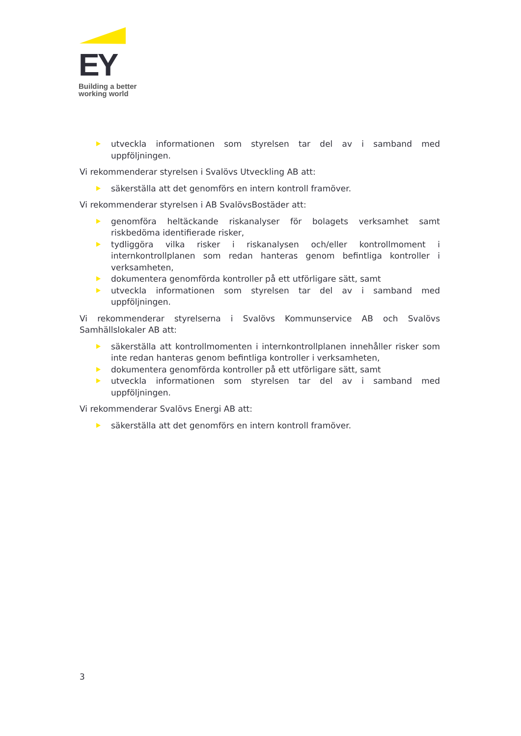EY
Building a better
working world
utveckla informationen som styrelsen tar del av i samband med uppföljningen.
Vi rekommenderar styrelsen i Svalövs Utveckling AB att:
säkerställa att det genomförs en intern kontroll framöver.
Vi rekommenderar styrelsen i AB SvalövsBostäder att:
genomföra heltäckande riskanalyser för bolagets verksamhet samt riskbedöma identifierade risker,
tydliggöra vilka risker i riskanalysen och/eller kontrollmoment i internkontrollplanen som redan hanteras genom befintliga kontroller i verksamheten,
dokumentera genomförda kontroller på ett utförligare sätt, samt
utveckla informationen som styrelsen tar del av i samband med uppföljningen.
Vi rekommenderar styrelserna i Svalövs Kommunservice AB och Svalövs Samhällslokaler AB att:
säkerställa att kontrollmomenten i internkontrollplanen innehåller risker som inte redan hanteras genom befintliga kontroller i verksamheten,
dokumentera genomförda kontroller på ett utförligare sätt, samt
utveckla informationen som styrelsen tar del av i samband med uppföljningen.
Vi rekommenderar Svalövs Energi AB att:
säkerställa att det genomförs en intern kontroll framöver.
3